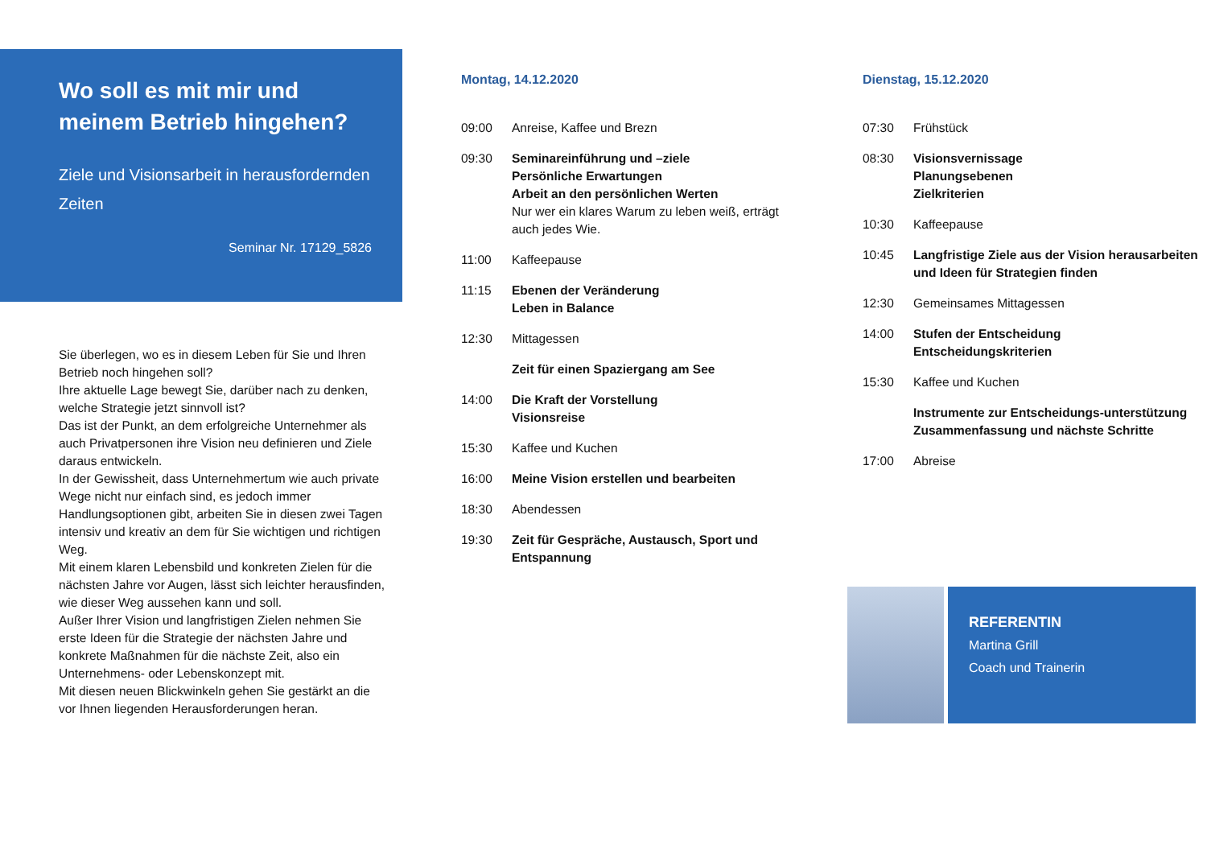Wo soll es mit mir und meinem Betrieb hingehen?
Ziele und Visionsarbeit in herausfordernden Zeiten
Seminar Nr. 17129_5826
Sie überlegen, wo es in diesem Leben für Sie und Ihren Betrieb noch hingehen soll?
Ihre aktuelle Lage bewegt Sie, darüber nach zu denken, welche Strategie jetzt sinnvoll ist?
Das ist der Punkt, an dem erfolgreiche Unternehmer als auch Privatpersonen ihre Vision neu definieren und Ziele daraus entwickeln.
In der Gewissheit, dass Unternehmertum wie auch private Wege nicht nur einfach sind, es jedoch immer Handlungsoptionen gibt, arbeiten Sie in diesen zwei Tagen intensiv und kreativ an dem für Sie wichtigen und richtigen Weg.
Mit einem klaren Lebensbild und konkreten Zielen für die nächsten Jahre vor Augen, lässt sich leichter herausfinden, wie dieser Weg aussehen kann und soll.
Außer Ihrer Vision und langfristigen Zielen nehmen Sie erste Ideen für die Strategie der nächsten Jahre und konkrete Maßnahmen für die nächste Zeit, also ein Unternehmens- oder Lebenskonzept mit.
Mit diesen neuen Blickwinkeln gehen Sie gestärkt an die vor Ihnen liegenden Herausforderungen heran.
Montag, 14.12.2020
09:00 Anreise, Kaffee und Brezn
09:30 Seminareinführung und –ziele
Persönliche Erwartungen
Arbeit an den persönlichen Werten
Nur wer ein klares Warum zu leben weiß, erträgt auch jedes Wie.
11:00 Kaffeepause
11:15 Ebenen der Veränderung
Leben in Balance
12:30 Mittagessen
Zeit für einen Spaziergang am See
14:00 Die Kraft der Vorstellung
Visionsreise
15:30 Kaffee und Kuchen
16:00 Meine Vision erstellen und bearbeiten
18:30 Abendessen
19:30 Zeit für Gespräche, Austausch, Sport und Entspannung
Dienstag, 15.12.2020
07:30 Frühstück
08:30 Visionsvernissage
Planungsebenen
Zielkriterien
10:30 Kaffeepause
10:45 Langfristige Ziele aus der Vision herausarbeiten und Ideen für Strategien finden
12:30 Gemeinsames Mittagessen
14:00 Stufen der Entscheidung
Entscheidungskriterien
15:30 Kaffee und Kuchen
Instrumente zur Entscheidungs-unterstützung
Zusammenfassung und nächste Schritte
17:00 Abreise
REFERENTIN
Martina Grill
Coach und Trainerin